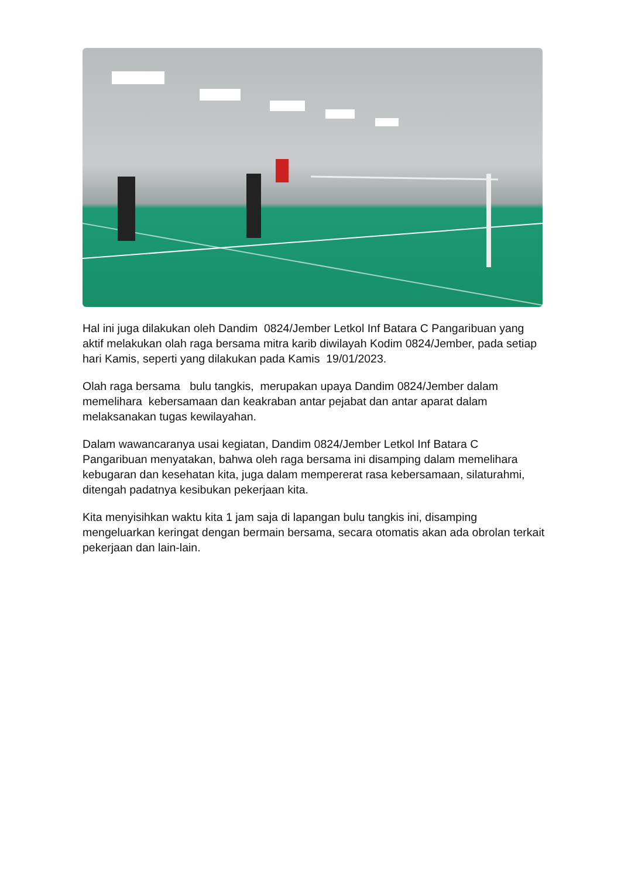Hal ini juga dilakukan oleh Dandim 0824/Jember Letkol Inf Batara C Pangaribuan yang aktif melakukan olah raga bersama mitra karib diwilayah Kodim 0824/Jember, pada setiap hari Kamis, seperti yang dilakukan pada Kamis 19/01/2023.
Olah raga bersama bulu tangkis, merupakan upaya Dandim 0824/Jember dalam memelihara kebersamaan dan keakraban antar pejabat dan antar aparat dalam melaksanakan tugas kewilayahan.
Dalam wawancaranya usai kegiatan, Dandim 0824/Jember Letkol Inf Batara C Pangaribuan menyatakan, bahwa oleh raga bersama ini disamping dalam memelihara kebugaran dan kesehatan kita, juga dalam mempererat rasa kebersamaan, silaturahmi, ditengah padatnya kesibukan pekerjaan kita.
Kita menyisihkan waktu kita 1 jam saja di lapangan bulu tangkis ini, disamping mengeluarkan keringat dengan bermain bersama, secara otomatis akan ada obrolan terkait pekerjaan dan lain-lain.